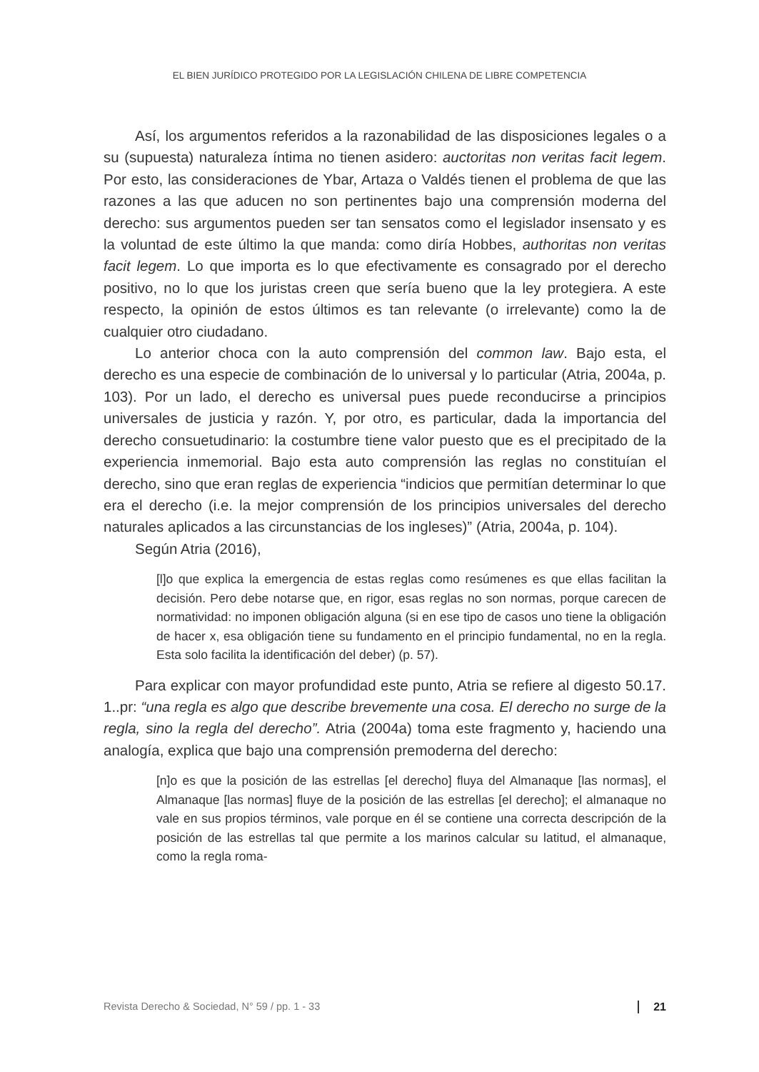EL BIEN JURÍDICO PROTEGIDO POR LA LEGISLACIÓN CHILENA DE LIBRE COMPETENCIA
Así, los argumentos referidos a la razonabilidad de las disposiciones legales o a su (supuesta) naturaleza íntima no tienen asidero: auctoritas non veritas facit legem. Por esto, las consideraciones de Ybar, Artaza o Valdés tienen el problema de que las razones a las que aducen no son pertinentes bajo una comprensión moderna del derecho: sus argumentos pueden ser tan sensatos como el legislador insensato y es la voluntad de este último la que manda: como diría Hobbes, authoritas non veritas facit legem. Lo que importa es lo que efectivamente es consagrado por el derecho positivo, no lo que los juristas creen que sería bueno que la ley protegiera. A este respecto, la opinión de estos últimos es tan relevante (o irrelevante) como la de cualquier otro ciudadano.
Lo anterior choca con la auto comprensión del common law. Bajo esta, el derecho es una especie de combinación de lo universal y lo particular (Atria, 2004a, p. 103). Por un lado, el derecho es universal pues puede reconducirse a principios universales de justicia y razón. Y, por otro, es particular, dada la importancia del derecho consuetudinario: la costumbre tiene valor puesto que es el precipitado de la experiencia inmemorial. Bajo esta auto comprensión las reglas no constituían el derecho, sino que eran reglas de experiencia “indicios que permitían determinar lo que era el derecho (i.e. la mejor comprensión de los principios universales del derecho naturales aplicados a las circunstancias de los ingleses)” (Atria, 2004a, p. 104).
Según Atria (2016),
[l]o que explica la emergencia de estas reglas como resúmenes es que ellas facilitan la decisión. Pero debe notarse que, en rigor, esas reglas no son normas, porque carecen de normatividad: no imponen obligación alguna (si en ese tipo de casos uno tiene la obligación de hacer x, esa obligación tiene su fundamento en el principio fundamental, no en la regla. Esta solo facilita la identificación del deber) (p. 57).
Para explicar con mayor profundidad este punto, Atria se refiere al digesto 50.17. 1..pr: “una regla es algo que describe brevemente una cosa. El derecho no surge de la regla, sino la regla del derecho”. Atria (2004a) toma este fragmento y, haciendo una analogía, explica que bajo una comprensión premoderna del derecho:
[n]o es que la posición de las estrellas [el derecho] fluya del Almanaque [las normas], el Almanaque [las normas] fluye de la posición de las estrellas [el derecho]; el almanaque no vale en sus propios términos, vale porque en él se contiene una correcta descripción de la posición de las estrellas tal que permite a los marinos calcular su latitud, el almanaque, como la regla roma-
Revista Derecho & Sociedad, N° 59 / pp. 1 - 33 21